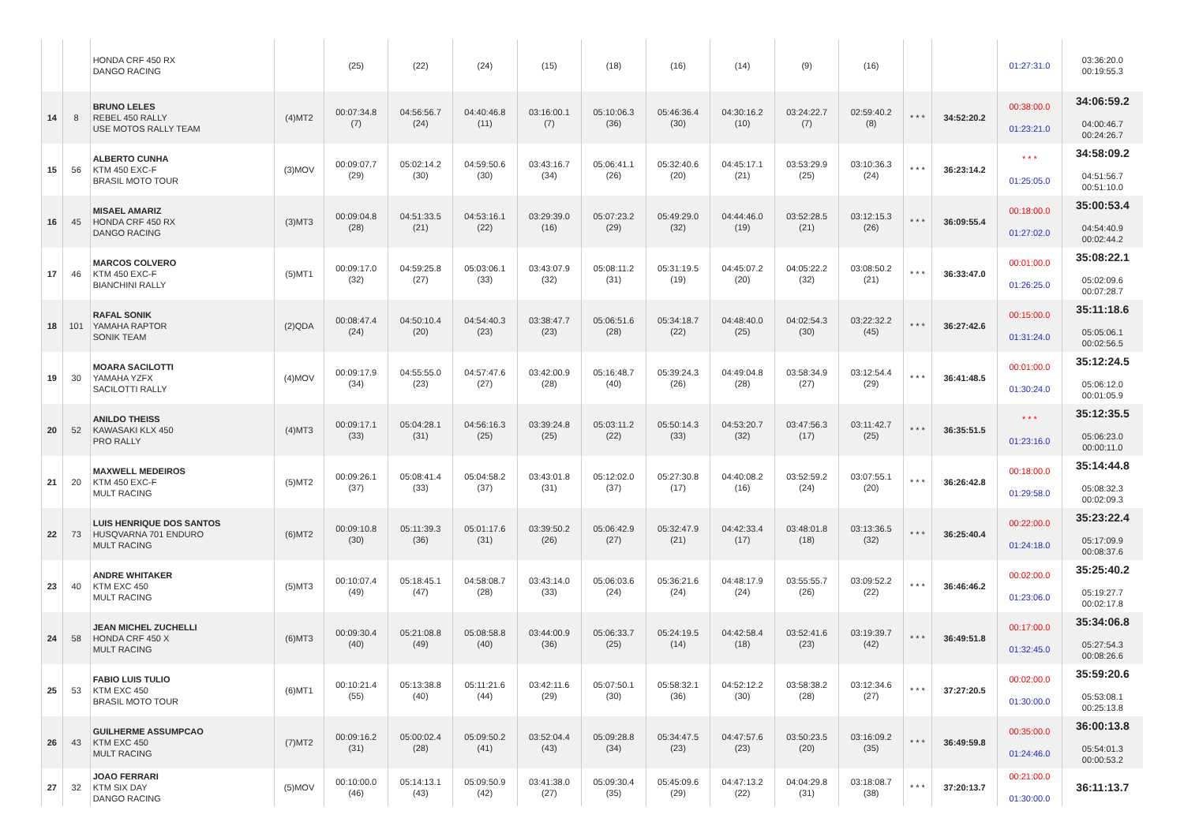| | | HONDA CRF 450 RX DANGO RACING | | (25) | (22) | (24) | (15) | (18) | (16) | (14) | (9) | (16) | | | 01:27:31.0 | 03:36:20.0 00:19:55.3 |
| 14 | 8 | BRUNO LELES REBEL 450 RALLY USE MOTOS RALLY TEAM | (4)MT2 | 00:07:34.8 (7) | 04:56:56.7 (24) | 04:40:46.8 (11) | 03:16:00.1 (7) | 05:10:06.3 (36) | 05:46:36.4 (30) | 04:30:16.2 (10) | 03:24:22.7 (7) | 02:59:40.2 (8) | * * * | 34:52:20.2 | 00:38:00.0 01:23:21.0 | 34:06:59.2 04:00:46.7 00:24:26.7 |
| 15 | 56 | ALBERTO CUNHA KTM 450 EXC-F BRASIL MOTO TOUR | (3)MOV | 00:09:07.7 (29) | 05:02:14.2 (30) | 04:59:50.6 (30) | 03:43:16.7 (34) | 05:06:41.1 (26) | 05:32:40.6 (20) | 04:45:17.1 (21) | 03:53:29.9 (25) | 03:10:36.3 (24) | * * * | 36:23:14.2 | * * * 01:25:05.0 | 34:58:09.2 04:51:56.7 00:51:10.0 |
| 16 | 45 | MISAEL AMARIZ HONDA CRF 450 RX DANGO RACING | (3)MT3 | 00:09:04.8 (28) | 04:51:33.5 (21) | 04:53:16.1 (22) | 03:29:39.0 (16) | 05:07:23.2 (29) | 05:49:29.0 (32) | 04:44:46.0 (19) | 03:52:28.5 (21) | 03:12:15.3 (26) | * * * | 36:09:55.4 | 00:18:00.0 01:27:02.0 | 35:00:53.4 04:54:40.9 00:02:44.2 |
| 17 | 46 | MARCOS COLVERO KTM 450 EXC-F BIANCHINI RALLY | (5)MT1 | 00:09:17.0 (32) | 04:59:25.8 (27) | 05:03:06.1 (33) | 03:43:07.9 (32) | 05:08:11.2 (31) | 05:31:19.5 (19) | 04:45:07.2 (20) | 04:05:22.2 (32) | 03:08:50.2 (21) | * * * | 36:33:47.0 | 00:01:00.0 01:26:25.0 | 35:08:22.1 05:02:09.6 00:07:28.7 |
| 18 | 101 | RAFAL SONIK YAMAHA RAPTOR SONIK TEAM | (2)QDA | 00:08:47.4 (24) | 04:50:10.4 (20) | 04:54:40.3 (23) | 03:38:47.7 (23) | 05:06:51.6 (28) | 05:34:18.7 (22) | 04:48:40.0 (25) | 04:02:54.3 (30) | 03:22:32.2 (45) | * * * | 36:27:42.6 | 00:15:00.0 01:31:24.0 | 35:11:18.6 05:05:06.1 00:02:56.5 |
| 19 | 30 | MOARA SACILOTTI YAMAHA YZFX SACILOTTI RALLY | (4)MOV | 00:09:17.9 (34) | 04:55:55.0 (23) | 04:57:47.6 (27) | 03:42:00.9 (28) | 05:16:48.7 (40) | 05:39:24.3 (26) | 04:49:04.8 (28) | 03:58:34.9 (27) | 03:12:54.4 (29) | * * * | 36:41:48.5 | 00:01:00.0 01:30:24.0 | 35:12:24.5 05:06:12.0 00:01:05.9 |
| 20 | 52 | ANILDO THEISS KAWASAKI KLX 450 PRO RALLY | (4)MT3 | 00:09:17.1 (33) | 05:04:28.1 (31) | 04:56:16.3 (25) | 03:39:24.8 (25) | 05:03:11.2 (22) | 05:50:14.3 (33) | 04:53:20.7 (32) | 03:47:56.3 (17) | 03:11:42.7 (25) | * * * | 36:35:51.5 | * * * 01:23:16.0 | 35:12:35.5 05:06:23.0 00:00:11.0 |
| 21 | 20 | MAXWELL MEDEIROS KTM 450 EXC-F MULT RACING | (5)MT2 | 00:09:26.1 (37) | 05:08:41.4 (33) | 05:04:58.2 (37) | 03:43:01.8 (31) | 05:12:02.0 (37) | 05:27:30.8 (17) | 04:40:08.2 (16) | 03:52:59.2 (24) | 03:07:55.1 (20) | * * * | 36:26:42.8 | 00:18:00.0 01:29:58.0 | 35:14:44.8 05:08:32.3 00:02:09.3 |
| 22 | 73 | LUIS HENRIQUE DOS SANTOS HUSQVARNA 701 ENDURO MULT RACING | (6)MT2 | 00:09:10.8 (30) | 05:11:39.3 (36) | 05:01:17.6 (31) | 03:39:50.2 (26) | 05:06:42.9 (27) | 05:32:47.9 (21) | 04:42:33.4 (17) | 03:48:01.8 (18) | 03:13:36.5 (32) | * * * | 36:25:40.4 | 00:22:00.0 01:24:18.0 | 35:23:22.4 05:17:09.9 00:08:37.6 |
| 23 | 40 | ANDRE WHITAKER KTM EXC 450 MULT RACING | (5)MT3 | 00:10:07.4 (49) | 05:18:45.1 (47) | 04:58:08.7 (28) | 03:43:14.0 (33) | 05:06:03.6 (24) | 05:36:21.6 (24) | 04:48:17.9 (24) | 03:55:55.7 (26) | 03:09:52.2 (22) | * * * | 36:46:46.2 | 00:02:00.0 01:23:06.0 | 35:25:40.2 05:19:27.7 00:02:17.8 |
| 24 | 58 | JEAN MICHEL ZUCHELLI HONDA CRF 450 X MULT RACING | (6)MT3 | 00:09:30.4 (40) | 05:21:08.8 (49) | 05:08:58.8 (40) | 03:44:00.9 (36) | 05:06:33.7 (25) | 05:24:19.5 (14) | 04:42:58.4 (18) | 03:52:41.6 (23) | 03:19:39.7 (42) | * * * | 36:49:51.8 | 00:17:00.0 01:32:45.0 | 35:34:06.8 05:27:54.3 00:08:26.6 |
| 25 | 53 | FABIO LUIS TULIO KTM EXC 450 BRASIL MOTO TOUR | (6)MT1 | 00:10:21.4 (55) | 05:13:38.8 (40) | 05:11:21.6 (44) | 03:42:11.6 (29) | 05:07:50.1 (30) | 05:58:32.1 (36) | 04:52:12.2 (30) | 03:58:38.2 (28) | 03:12:34.6 (27) | * * * | 37:27:20.5 | 00:02:00.0 01:30:00.0 | 35:59:20.6 05:53:08.1 00:25:13.8 |
| 26 | 43 | GUILHERME ASSUMPCAO KTM EXC 450 MULT RACING | (7)MT2 | 00:09:16.2 (31) | 05:00:02.4 (28) | 05:09:50.2 (41) | 03:52:04.4 (43) | 05:09:28.8 (34) | 05:34:47.5 (23) | 04:47:57.6 (23) | 03:50:23.5 (20) | 03:16:09.2 (35) | * * * | 36:49:59.8 | 00:35:00.0 01:24:46.0 | 36:00:13.8 05:54:01.3 00:00:53.2 |
| 27 | 32 | JOAO FERRARI KTM SIX DAY DANGO RACING | (5)MOV | 00:10:00.0 (46) | 05:14:13.1 (43) | 05:09:50.9 (42) | 03:41:38.0 (27) | 05:09:30.4 (35) | 05:45:09.6 (29) | 04:47:13.2 (22) | 04:04:29.8 (31) | 03:18:08.7 (38) | * * * | 37:20:13.7 | 00:21:00.0 01:30:00.0 | 36:11:13.7 |